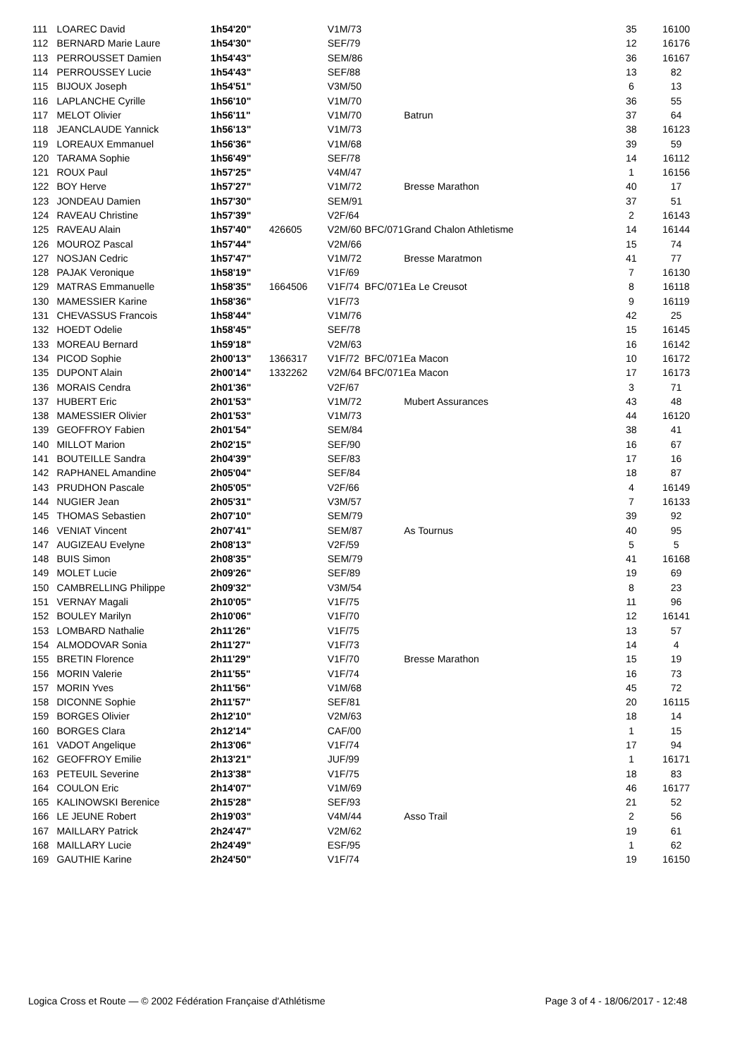| 111 | LOAREC David | 1h54'20" | | V1M/73 | | | 35 | 16100 |
| 112 | BERNARD Marie Laure | 1h54'30" | | SEF/79 | | | 12 | 16176 |
| 113 | PERROUSSET Damien | 1h54'43" | | SEM/86 | | | 36 | 16167 |
| 114 | PERROUSSEY Lucie | 1h54'43" | | SEF/88 | | | 13 | 82 |
| 115 | BIJOUX Joseph | 1h54'51" | | V3M/50 | | | 6 | 13 |
| 116 | LAPLANCHE Cyrille | 1h56'10" | | V1M/70 | | | 36 | 55 |
| 117 | MELOT Olivier | 1h56'11" | | V1M/70 | | Batrun | 37 | 64 |
| 118 | JEANCLAUDE Yannick | 1h56'13" | | V1M/73 | | | 38 | 16123 |
| 119 | LOREAUX Emmanuel | 1h56'36" | | V1M/68 | | | 39 | 59 |
| 120 | TARAMA Sophie | 1h56'49" | | SEF/78 | | | 14 | 16112 |
| 121 | ROUX Paul | 1h57'25" | | V4M/47 | | | 1 | 16156 |
| 122 | BOY Herve | 1h57'27" | | V1M/72 | | Bresse Marathon | 40 | 17 |
| 123 | JONDEAU Damien | 1h57'30" | | SEM/91 | | | 37 | 51 |
| 124 | RAVEAU Christine | 1h57'39" | | V2F/64 | | | 2 | 16143 |
| 125 | RAVEAU Alain | 1h57'40" | 426605 | V2M/60 | BFC/071 | Grand Chalon Athletisme | 14 | 16144 |
| 126 | MOUROZ Pascal | 1h57'44" | | V2M/66 | | | 15 | 74 |
| 127 | NOSJAN Cedric | 1h57'47" | | V1M/72 | | Bresse Maratmon | 41 | 77 |
| 128 | PAJAK Veronique | 1h58'19" | | V1F/69 | | | 7 | 16130 |
| 129 | MATRAS Emmanuelle | 1h58'35" | 1664506 | V1F/74 | BFC/071 | Ea Le Creusot | 8 | 16118 |
| 130 | MAMESSIER Karine | 1h58'36" | | V1F/73 | | | 9 | 16119 |
| 131 | CHEVASSUS Francois | 1h58'44" | | V1M/76 | | | 42 | 25 |
| 132 | HOEDT Odelie | 1h58'45" | | SEF/78 | | | 15 | 16145 |
| 133 | MOREAU Bernard | 1h59'18" | | V2M/63 | | | 16 | 16142 |
| 134 | PICOD Sophie | 2h00'13" | 1366317 | V1F/72 | BFC/071 | Ea Macon | 10 | 16172 |
| 135 | DUPONT Alain | 2h00'14" | 1332262 | V2M/64 | BFC/071 | Ea Macon | 17 | 16173 |
| 136 | MORAIS Cendra | 2h01'36" | | V2F/67 | | | 3 | 71 |
| 137 | HUBERT Eric | 2h01'53" | | V1M/72 | | Mubert Assurances | 43 | 48 |
| 138 | MAMESSIER Olivier | 2h01'53" | | V1M/73 | | | 44 | 16120 |
| 139 | GEOFFROY Fabien | 2h01'54" | | SEM/84 | | | 38 | 41 |
| 140 | MILLOT Marion | 2h02'15" | | SEF/90 | | | 16 | 67 |
| 141 | BOUTEILLE Sandra | 2h04'39" | | SEF/83 | | | 17 | 16 |
| 142 | RAPHANEL Amandine | 2h05'04" | | SEF/84 | | | 18 | 87 |
| 143 | PRUDHON Pascale | 2h05'05" | | V2F/66 | | | 4 | 16149 |
| 144 | NUGIER Jean | 2h05'31" | | V3M/57 | | | 7 | 16133 |
| 145 | THOMAS Sebastien | 2h07'10" | | SEM/79 | | | 39 | 92 |
| 146 | VENIAT Vincent | 2h07'41" | | SEM/87 | | As Tournus | 40 | 95 |
| 147 | AUGIZEAU Evelyne | 2h08'13" | | V2F/59 | | | 5 | 5 |
| 148 | BUIS Simon | 2h08'35" | | SEM/79 | | | 41 | 16168 |
| 149 | MOLET Lucie | 2h09'26" | | SEF/89 | | | 19 | 69 |
| 150 | CAMBRELLING Philippe | 2h09'32" | | V3M/54 | | | 8 | 23 |
| 151 | VERNAY Magali | 2h10'05" | | V1F/75 | | | 11 | 96 |
| 152 | BOULEY Marilyn | 2h10'06" | | V1F/70 | | | 12 | 16141 |
| 153 | LOMBARD Nathalie | 2h11'26" | | V1F/75 | | | 13 | 57 |
| 154 | ALMODOVAR Sonia | 2h11'27" | | V1F/73 | | | 14 | 4 |
| 155 | BRETIN Florence | 2h11'29" | | V1F/70 | | Bresse Marathon | 15 | 19 |
| 156 | MORIN Valerie | 2h11'55" | | V1F/74 | | | 16 | 73 |
| 157 | MORIN Yves | 2h11'56" | | V1M/68 | | | 45 | 72 |
| 158 | DICONNE Sophie | 2h11'57" | | SEF/81 | | | 20 | 16115 |
| 159 | BORGES Olivier | 2h12'10" | | V2M/63 | | | 18 | 14 |
| 160 | BORGES Clara | 2h12'14" | | CAF/00 | | | 1 | 15 |
| 161 | VADOT Angelique | 2h13'06" | | V1F/74 | | | 17 | 94 |
| 162 | GEOFFROY Emilie | 2h13'21" | | JUF/99 | | | 1 | 16171 |
| 163 | PETEUIL Severine | 2h13'38" | | V1F/75 | | | 18 | 83 |
| 164 | COULON Eric | 2h14'07" | | V1M/69 | | | 46 | 16177 |
| 165 | KALINOWSKI Berenice | 2h15'28" | | SEF/93 | | | 21 | 52 |
| 166 | LE JEUNE Robert | 2h19'03" | | V4M/44 | | Asso Trail | 2 | 56 |
| 167 | MAILLARY Patrick | 2h24'47" | | V2M/62 | | | 19 | 61 |
| 168 | MAILLARY Lucie | 2h24'49" | | ESF/95 | | | 1 | 62 |
| 169 | GAUTHIE Karine | 2h24'50" | | V1F/74 | | | 19 | 16150 |
Logica Cross et Route — © 2002 Fédération Française d'Athlétisme Page 3 of 4 - 18/06/2017 - 12:48